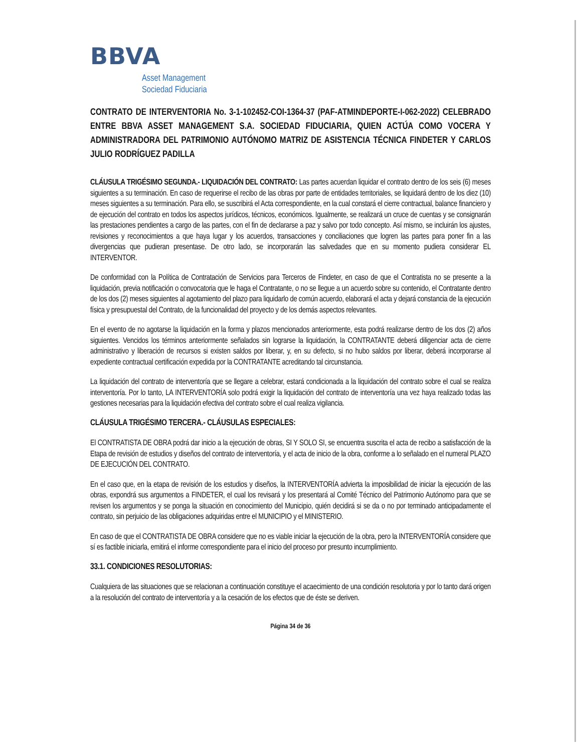BBVA
Asset Management
Sociedad Fiduciaria
CONTRATO DE INTERVENTORIA No. 3-1-102452-COI-1364-37 (PAF-ATMINDEPORTE-I-062-2022) CELEBRADO ENTRE BBVA ASSET MANAGEMENT S.A. SOCIEDAD FIDUCIARIA, QUIEN ACTÚA COMO VOCERA Y ADMINISTRADORA DEL PATRIMONIO AUTÓNOMO MATRIZ DE ASISTENCIA TÉCNICA FINDETER Y CARLOS JULIO RODRÍGUEZ PADILLA
CLÁUSULA TRIGÉSIMO SEGUNDA.- LIQUIDACIÓN DEL CONTRATO: Las partes acuerdan liquidar el contrato dentro de los seis (6) meses siguientes a su terminación. En caso de requerirse el recibo de las obras por parte de entidades territoriales, se liquidará dentro de los diez (10) meses siguientes a su terminación. Para ello, se suscribirá el Acta correspondiente, en la cual constará el cierre contractual, balance financiero y de ejecución del contrato en todos los aspectos jurídicos, técnicos, económicos. Igualmente, se realizará un cruce de cuentas y se consignarán las prestaciones pendientes a cargo de las partes, con el fin de declararse a paz y salvo por todo concepto. Así mismo, se incluirán los ajustes, revisiones y reconocimientos a que haya lugar y los acuerdos, transacciones y conciliaciones que logren las partes para poner fin a las divergencias que pudieran presentase. De otro lado, se incorporarán las salvedades que en su momento pudiera considerar EL INTERVENTOR.
De conformidad con la Política de Contratación de Servicios para Terceros de Findeter, en caso de que el Contratista no se presente a la liquidación, previa notificación o convocatoria que le haga el Contratante, o no se llegue a un acuerdo sobre su contenido, el Contratante dentro de los dos (2) meses siguientes al agotamiento del plazo para liquidarlo de común acuerdo, elaborará el acta y dejará constancia de la ejecución física y presupuestal del Contrato, de la funcionalidad del proyecto y de los demás aspectos relevantes.
En el evento de no agotarse la liquidación en la forma y plazos mencionados anteriormente, esta podrá realizarse dentro de los dos (2) años siguientes. Vencidos los términos anteriormente señalados sin lograrse la liquidación, la CONTRATANTE deberá diligenciar acta de cierre administrativo y liberación de recursos si existen saldos por liberar, y, en su defecto, si no hubo saldos por liberar, deberá incorporarse al expediente contractual certificación expedida por la CONTRATANTE acreditando tal circunstancia.
La liquidación del contrato de interventoría que se llegare a celebrar, estará condicionada a la liquidación del contrato sobre el cual se realiza interventoría. Por lo tanto, LA INTERVENTORÍA solo podrá exigir la liquidación del contrato de interventoría una vez haya realizado todas las gestiones necesarias para la liquidación efectiva del contrato sobre el cual realiza vigilancia.
CLÁUSULA TRIGÉSIMO TERCERA.- CLÁUSULAS ESPECIALES:
El CONTRATISTA DE OBRA podrá dar inicio a la ejecución de obras, SI Y SOLO SI, se encuentra suscrita el acta de recibo a satisfacción de la Etapa de revisión de estudios y diseños del contrato de interventoría, y el acta de inicio de la obra, conforme a lo señalado en el numeral PLAZO DE EJECUCIÓN DEL CONTRATO.
En el caso que, en la etapa de revisión de los estudios y diseños, la INTERVENTORÍA advierta la imposibilidad de iniciar la ejecución de las obras, expondrá sus argumentos a FINDETER, el cual los revisará y los presentará al Comité Técnico del Patrimonio Autónomo para que se revisen los argumentos y se ponga la situación en conocimiento del Municipio, quién decidirá si se da o no por terminado anticipadamente el contrato, sin perjuicio de las obligaciones adquiridas entre el MUNICIPIO y el MINISTERIO.
En caso de que el CONTRATISTA DE OBRA considere que no es viable iniciar la ejecución de la obra, pero la INTERVENTORÍA considere que sí es factible iniciarla, emitirá el informe correspondiente para el inicio del proceso por presunto incumplimiento.
33.1. CONDICIONES RESOLUTORIAS:
Cualquiera de las situaciones que se relacionan a continuación constituye el acaecimiento de una condición resolutoria y por lo tanto dará origen a la resolución del contrato de interventoría y a la cesación de los efectos que de éste se deriven.
Página 34 de 36